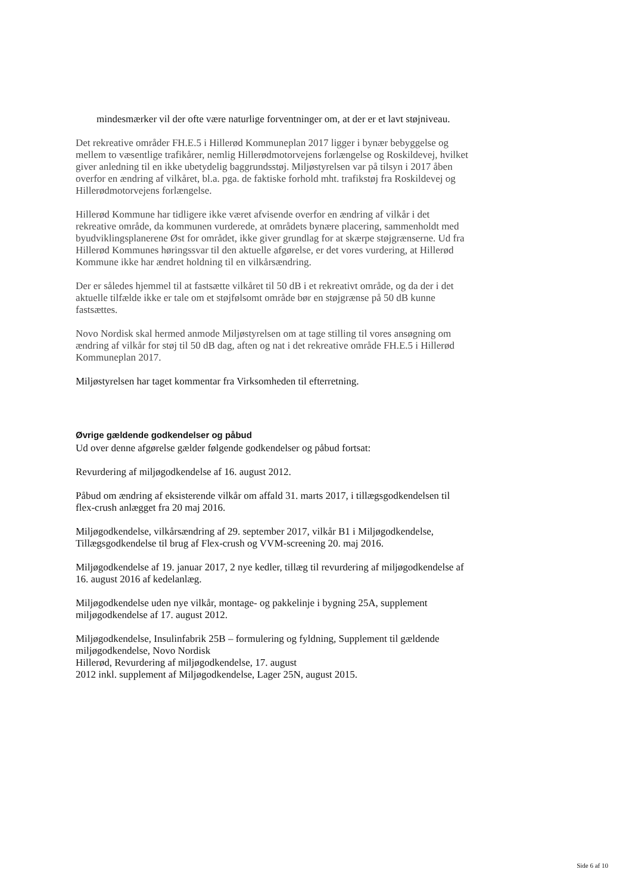mindesmærker vil der ofte være naturlige forventninger om, at der er et lavt støjniveau.
Det rekreative områder FH.E.5 i Hillerød Kommuneplan 2017 ligger i bynær bebyggelse og mellem to væsentlige trafikårer, nemlig Hillerødmotorvejens forlængelse og Roskildevej, hvilket giver anledning til en ikke ubetydelig baggrundsstøj. Miljøstyrelsen var på tilsyn i 2017 åben overfor en ændring af vilkåret, bl.a. pga. de faktiske forhold mht. trafikstøj fra Roskildevej og Hillerødmotorvejens forlængelse.
Hillerød Kommune har tidligere ikke været afvisende overfor en ændring af vilkår i det rekreative område, da kommunen vurderede, at områdets bynære placering, sammenholdt med byudviklingsplanerene Øst for området, ikke giver grundlag for at skærpe støjgrænserne. Ud fra Hillerød Kommunes høringssvar til den aktuelle afgørelse, er det vores vurdering, at Hillerød Kommune ikke har ændret holdning til en vilkårsændring.
Der er således hjemmel til at fastsætte vilkåret til 50 dB i et rekreativt område, og da der i det aktuelle tilfælde ikke er tale om et støjfølsomt område bør en støjgrænse på 50 dB kunne fastsættes.
Novo Nordisk skal hermed anmode Miljøstyrelsen om at tage stilling til vores ansøgning om ændring af vilkår for støj til 50 dB dag, aften og nat i det rekreative område FH.E.5 i Hillerød Kommuneplan 2017.
Miljøstyrelsen har taget kommentar fra Virksomheden til efterretning.
Øvrige gældende godkendelser og påbud
Ud over denne afgørelse gælder følgende godkendelser og påbud fortsat:
Revurdering af miljøgodkendelse af 16. august 2012.
Påbud om ændring af eksisterende vilkår om affald 31. marts 2017, i tillægsgodkendelsen til flex-crush anlægget fra 20 maj 2016.
Miljøgodkendelse, vilkårsændring af 29. september 2017, vilkår B1 i Miljøgodkendelse, Tillægsgodkendelse til brug af Flex-crush og VVM-screening 20. maj 2016.
Miljøgodkendelse af 19. januar 2017, 2 nye kedler, tillæg til revurdering af miljøgodkendelse af 16. august 2016 af kedelanlæg.
Miljøgodkendelse uden nye vilkår, montage- og pakkelinje i bygning 25A, supplement miljøgodkendelse af 17. august 2012.
Miljøgodkendelse, Insulinfabrik 25B – formulering og fyldning, Supplement til gældende miljøgodkendelse, Novo Nordisk
Hillerød, Revurdering af miljøgodkendelse, 17. august
2012 inkl. supplement af Miljøgodkendelse, Lager 25N, august 2015.
Side 6 af 10